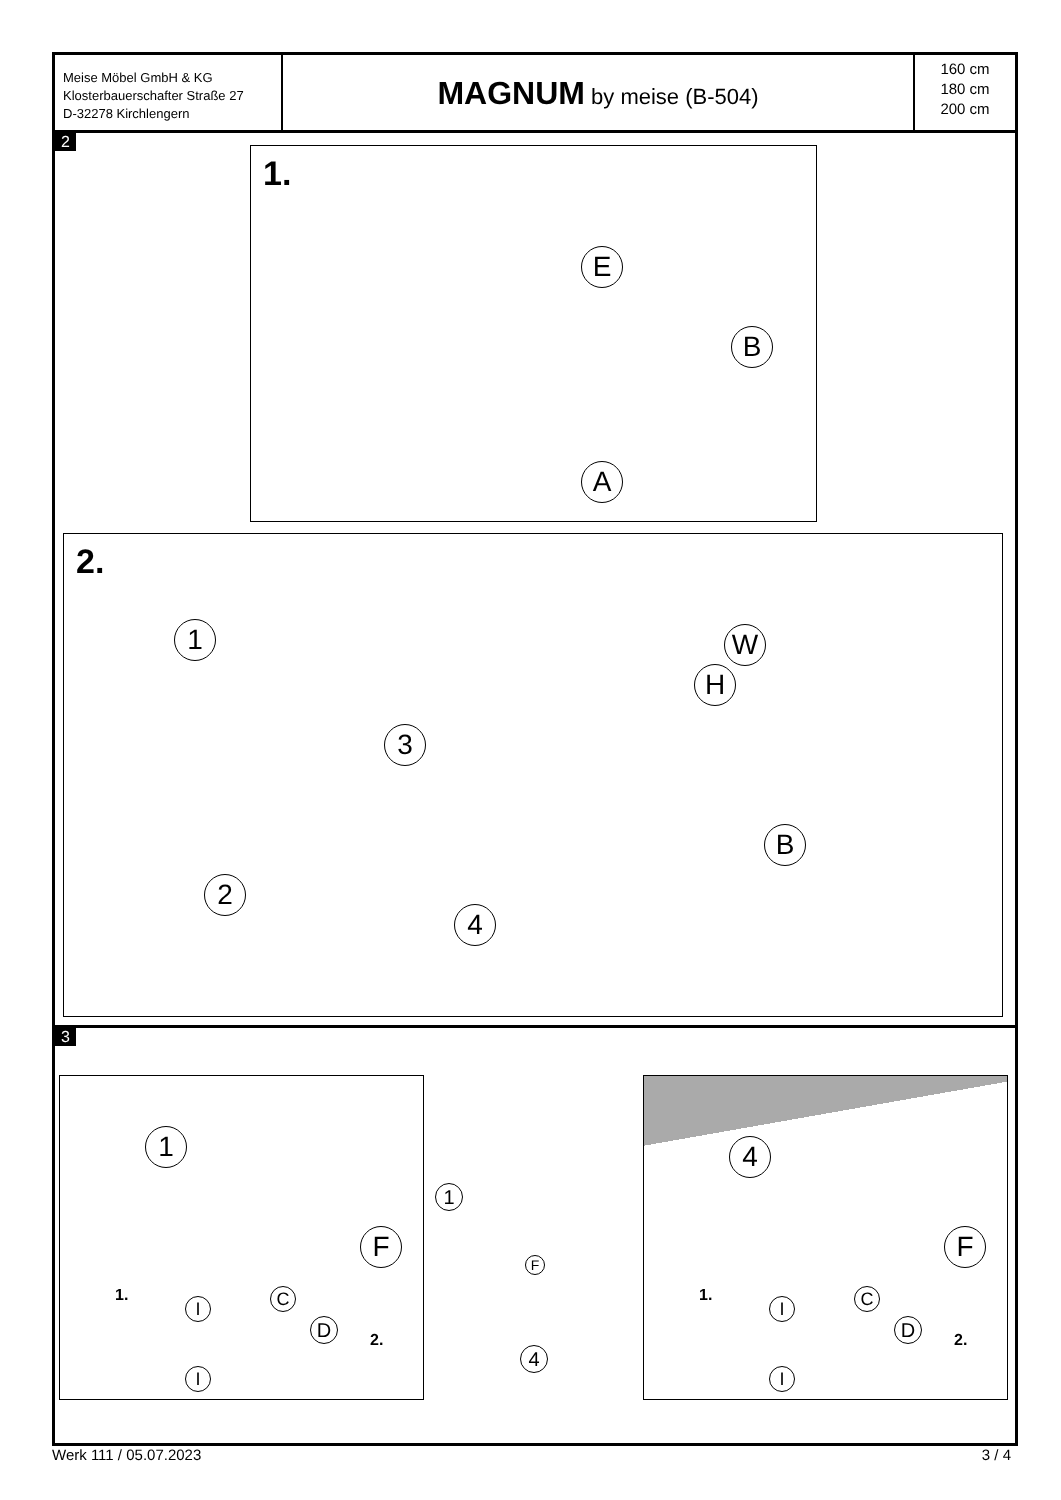Meise Möbel GmbH & KG
Klosterbauerschafter Straße 27
D-32278 Kirchlengern
MAGNUM by meise (B-504)
160 cm
180 cm
200 cm
2
1.
E
B
A
2.
1
2
3
4
W
H
B
3
1
F
1.
2.
C
D
I
I
1
F
4
4
F
1.
2.
C
D
I
I
Werk 111 / 05.07.2023 3 / 4